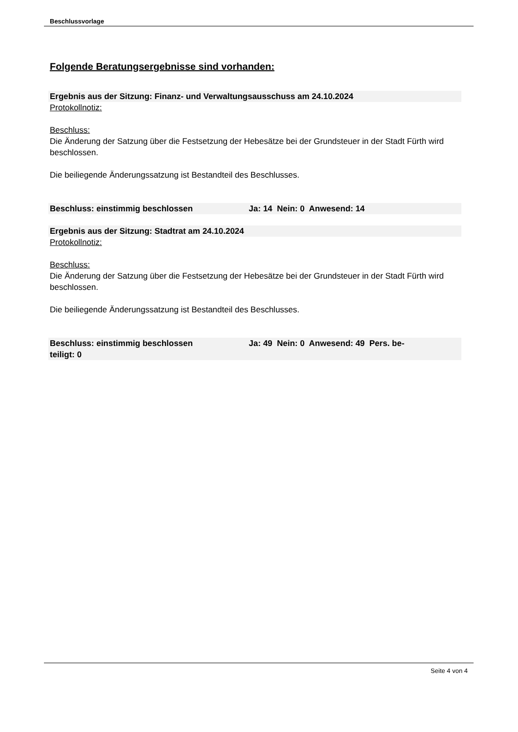Beschlussvorlage
Folgende Beratungsergebnisse sind vorhanden:
Ergebnis aus der Sitzung: Finanz- und Verwaltungsausschuss am 24.10.2024
Protokollnotiz:
Beschluss:
Die Änderung der Satzung über die Festsetzung der Hebesätze bei der Grundsteuer in der Stadt Fürth wird beschlossen.
Die beiliegende Änderungssatzung ist Bestandteil des Beschlusses.
Beschluss: einstimmig beschlossen Ja: 14 Nein: 0 Anwesend: 14
Ergebnis aus der Sitzung: Stadtrat am 24.10.2024
Protokollnotiz:
Beschluss:
Die Änderung der Satzung über die Festsetzung der Hebesätze bei der Grundsteuer in der Stadt Fürth wird beschlossen.
Die beiliegende Änderungssatzung ist Bestandteil des Beschlusses.
Beschluss: einstimmig beschlossen Ja: 49 Nein: 0 Anwesend: 49 Pers. be-
teiligt: 0
Seite 4 von 4